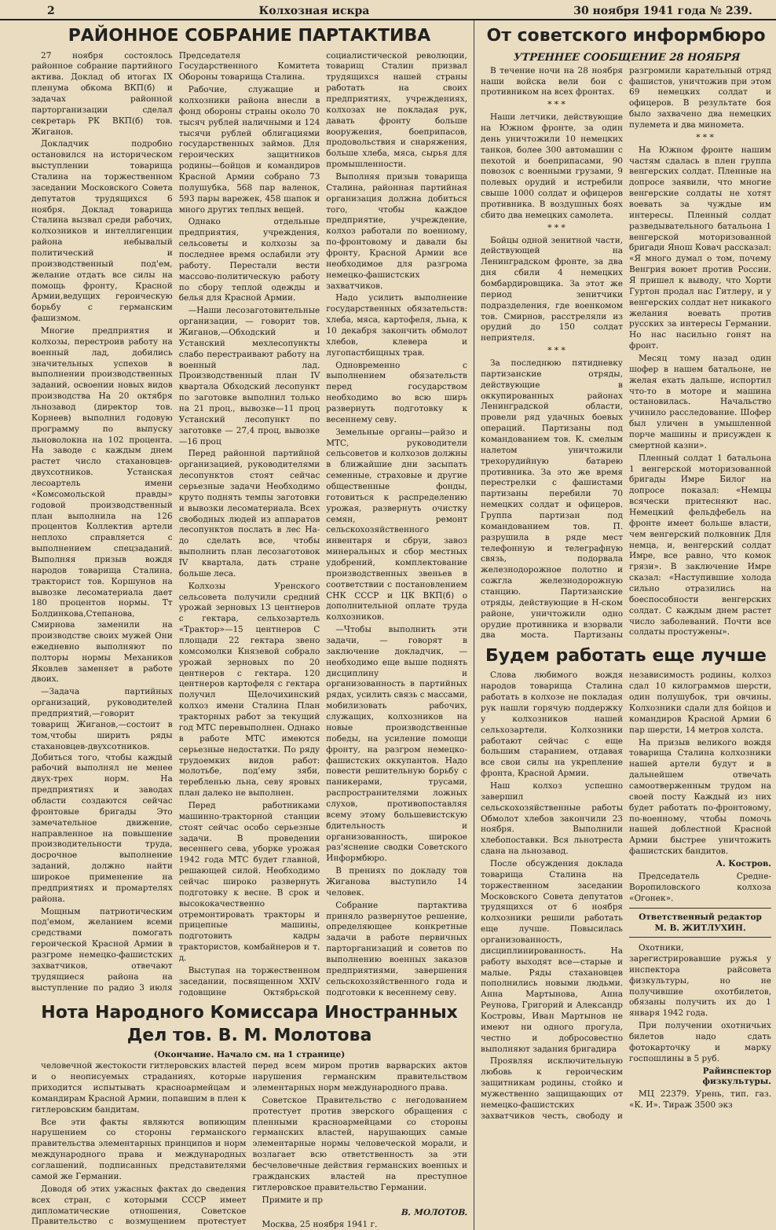2 Колхозная искра 30 ноября 1941 года № 239.
РАЙОННОЕ СОБРАНИЕ ПАРТАКТИВА
27 ноября состоялось районное собрание партийного актива. Доклад об итогах IX пленума обкома ВКП(б) и задачах районной парторганизации сделал секретарь РК ВКП(б) тов. Жиганов.
Докладчик подробно остановился на историческом выступлении товарища Сталина на торжественном заседании Московского Совета депутатов трудящихся 6 ноября. Доклад товарища Сталина вызвал среди рабочих, колхозников и интеллигенции района небывалый политический и производственный под'ем, желание отдать все силы на помощь фронту, Красной Армии,ведущих героическую борьбу с германским фашизмом.
Многие предприятия и колхозы, перестроив работу на военный лад, добились значительных успехов в выполнении производственных заданий, освоении новых видов производства На 20 октября льнозавод (директор тов. Корнеев) выполнил годовую программу по выпуску льноволокна на 102 процента. На заводе с каждым днем растет число стахановцев-двухсотников. Устанская лесоартель имени «Комсомольской правды» годовой производственный план выполнила на 126 процентов Коллектив артели неплохо справляется с выполнением спецзаданий. Выполняя призыв вождя народов товарища Сталина, тракторист тов. Коршунов на вывозке лесоматериала дает 180 процентов нормы. Тт Болдинкова,Степанова, Смирнова заменили на производстве своих мужей Они ежедневно выполняют по полторы нормы Механиков Яковлев заменяет в работе двоих.
—Задача партийных организаций, руководителей предприятий,—говорит товарищ Жиганов,—состоит в том,чтобы ширить ряды стахановцев-двухсотников. Добиться того, чтобы каждый рабочий выполнял не менее двух-трех норм. На предприятиях и заводах области создаются сейчас фронтовые бригады Это замечательное движение, направленное на повышение производительности труда, досрочное выполнение заданий, должно найти широкое применение на предприятиях и промартелях района.
Мощным патриотическим под'емом, желанием всеми средствами помогать героической Красной Армии в разгроме немецко-фашистских захватчиков, отвечают трудящиеся района на выступление по радио 3 июля Председателя Государственного Комитета Обороны товарища Сталина.
Рабочие, служащие и колхозники района внесли в фонд обороны страны около 70 тысяч рублей наличными и 124 тысячи рублей облигациями государственных займов. Для героических защитников родины—бойцов и командиров Красной Армии собрано 73 полушубка, 568 пар валенок, 593 пары варежек, 458 шапок и много других теплых вещей.
Однако отдельные предприятия, учреждения, сельсоветы и колхозы за последнее время ослабили эту работу. Перестали вести массово-политическую работу по сбору теплой одежды и белья для Красной Армии.
—Наши лесозаготовительные организации, — говорит тов. Жиганов,—Обходский и Устанский мехлесопункты слабо перестраивают работу на военный лад. Производственный план IV квартала Обходский лесопункт по заготовке выполнил только на 21 проц., вывозке—11 проц Устанский лесопункт по заготовке — 27,4 проц, вывозке—16 проц
Перед районной партийной организацией, руководителями лесопунктов стоят сейчас серьезные задачи Необходимо круто поднять темпы заготовки и вывозки лесоматериала. Всех свободных людей из аппаратов лесопунктов послать в лес На-до сделать все, чтобы выполнить план лесозаготовок IV квартала, дать стране больше леса.
Колхозы Уренского сельсовета получили средний урожай зерновых 13 центнеров с гектара, сельхозартель «Трактор»—15 центнеров С площади 22 гектара звено комсомолки Князевой собрало урожай зерновых по 20 центнеров с гектара. 120 центнеров картофеля с гектара получил Щелочихинский колхоз имени Сталина План тракторных работ за текущий год МТС перевыполнен. Однако в работе МТС имеются серьезные недостатки. По ряду трудоемких видов работ: молотьбе, под'ему зяби, теребленью льна, севу яровых план далеко не выполнен.
Перед работниками машинно-тракторной станции стоят сейчас особо серьезные задачи. В проведении весеннего сева, уборке урожая 1942 года МТС будет главной, решающей силой. Необходимо сейчас широко развернуть подготовку к весне. В срок и высококачественно отремонтировать тракторы и прицепные машины, подготовить кадры трактористов, комбайнеров и т. д.
Выступая на торжественном заседании, посвященном XXIV годовщине Октябрьской социалистической революции, товарищ Сталин призвал трудящихся нашей страны работать на своих предприятиях, учреждениях, колхозах не покладая рук, давать фронту больше вооружения, боеприпасов, продовольствия и снаряжения, больше хлеба, мяса, сырья для промышленности.
Выполняя призыв товарища Сталина, районная партийная организация должна добиться того, чтобы каждое предприятие, учреждение, колхоз работали по военному, по-фронтовому и давали бы фронту, Красной Армии все необходимое для разгрома немецко-фашистских захватчиков.
Надо усилить выполнение государственных обязательств: хлеба, мяса, картофеля, льна, к 10 декабря закончить обмолот хлебов, клевера и лугопастбищных трав.
Одновременно с выполнением обязательств перед государством необходимо во всю ширь развернуть подготовку к весеннему севу.
Земельные органы—райзо и МТС, руководители сельсоветов и колхозов должны в ближайшие дни засыпать семенные, страховые и другие общественные фонды, готовиться к распределению урожая, развернуть очистку семян, ремонт сельскохозяйственного инвентаря и сбруи, завоз минеральных и сбор местных удобрений, комплектование производственных звеньев в соответствии с постановлением СНК СССР и ЦК ВКП(б) о дополнительной оплате труда колхозников.
—Чтобы выполнить эти задачи, — говорят в заключение докладчик, — необходимо еще выше поднять дисциплину и организованность в партийных рядах, усилить связь с массами, мобилизовать рабочих, служащих, колхозников на новые производственные победы, на усиление помощи фронту, на разгром немецко-фашистских оккупантов. Надо повести решительную борьбу с паникерами, трусами, распространителями ложных слухов, противопоставляя всему этому большевистскую бдительность и организованность, широкое раз'яснение сводки Советского Информбюро.
В прениях по докладу тов Жиганова выступило 14 человек.
Собрание партактива приняло развернутое решение, определяющее конкретные задачи в работе первичных парторганизаций и советов по выполнению военных заказов предприятиями, завершения сельскохозяйственного года и подготовки к весеннему севу.
Нота Народного Комиссара Иностранных Дел тов. В. М. Молотова
(Окончание. Начало см. на 1 странице)
человечной жестокости гитлеровских властей и о неописуемых страданиях, которые приходится испытывать красноармейцам и командирам Красной Армии, попавшим в плен к гитлеровским бандитам.
Все эти факты являются вопиющим нарушением со стороны германского правительства элементарных принципов и норм международного права и международных соглашений, подписанных представителями самой же Германии.
Доводя об этих ужасных фактах до сведения всех стран, с которыми СССР имеет дипломатические отношения, Советское Правительство с возмущением протестует перед всем миром против варварских актов нарушения германским правительством элементарных норм международного права.
Советское Правительство с негодованием протестует против зверского обращения с пленными красноармейцами со стороны германских властей, нарушающих самые элементарные нормы человеческой морали, и возлагает всю ответственность за эти бесчеловечные действия германских военных и гражданских властей на преступное гитлеровское правительство Германии.
Примите и пр
В. МОЛОТОВ.
Москва, 25 ноября 1941 г.
От советского информбюро
УТРЕННЕЕ СООБЩЕНИЕ 28 НОЯБРЯ
В течение ночи на 28 ноября наши войска вели бои с противником на всех фронтах.
* * *
Наши летчики, действующие на Южном фронте, за один день уничтожили 10 немецких танков, более 300 автомашин с пехотой и боеприпасами, 90 повозок с военными грузами, 9 полевых орудий и истребили свыше 1000 солдат и офицеров противника. В воздушных боях сбито два немецких самолета.
* * *
Бойцы одной зенитной части, действующей на Ленинградском фронте, за два дня сбили 4 немецких бомбардировщика. За этот же период зенитчики подразделения, где военкомом тов. Смирнов, расстреляли из орудий до 150 солдат неприятеля.
* * *
За последнюю пятидневку партизанские отряды, действующие в оккупированных районах Ленинградской области, провели ряд удачных боевых операций. Партизаны под командованием тов. К. смелым налетом уничтожили трехорудийную батарею противника. За это же время перестрелки с фашистами партизаны перебили 70 немецких солдат и офицеров. Группа партизан под командованием тов. П. разрушила в ряде мест телефонную и телеграфную связь, подорвала железнодорожное полотно и сожгла железнодорожную станцию. Партизанские отряды, действующие в Н-ском районе, уничтожили одно орудие противника и взорвали два моста. Партизаны разгромили карательный отряд фашистов, уничтожив при этом 69 немецких солдат и офицеров. В результате боя было захвачено два немецких пулемета и два миномета.
* * *
На Южном фронте нашим частям сдалась в плен группа венгерских солдат. Пленные на допросе заявили, что многие венгерские солдаты не хотят воевать за чуждые им интересы. Пленный солдат разведывательного батальона 1 венгерской моторизованной бригади Янош Ковач рассказал: «Я много думал о том, почему Венгрия воюет против России. Я пришел к выводу, что Хорти Гуртон продал нас Гитлеру, и у венгерских солдат нет никакого желания воевать против русских за интересы Германии. Но нас насильно гонят на фронт.
Месяц тому назад один шофер в нашем батальоне, не желая ехать дальше, испортил что-то в моторе и машина остановилась. Начальство учинило расследование. Шофер был уличен в умышленной порче машины и присужден к смертной казни».
Пленный солдат 1 батальона 1 венгерской моторизованной бригады Имре Билог на допросе показал: «Немцы всячески притесняют нас. Немецкий фельдфебель на фронте имеет больше власти, чем венгерский полковник Для немца, и, венгерский солдат Имре, все равно, что комок грязи». В заключение Имре сказал: «Наступившие холода сильно отразились на боеспособности венгерских солдат. С каждым днем растет число заболеваний. Почти все солдаты простужены».
Будем работать еще лучше
Слова любимого вождя народов товарища Сталина работать в колхозе не покладая рук нашли горячую поддержку у колхозников нашей сельхозартели. Колхозники работают сейчас с еще большим старанием, отдавая все свои силы на укрепление фронта, Красной Армии.
Наш колхоз успешно завершил сельскохозяйственные работы Обмолот хлебов закончили 23 ноября. Выполнили хлебопоставки. Вся льнотреста сдана на льнозавод.
После обсуждения доклада товарища Сталина на торжественном заседании Московского Совета депутатов трудящихся от 6 ноября колхозники решили работать еще лучше. Повысилась организованность, дисциплинированность. На работу выходят все—старые и малые. Ряды стахановцев пополнились новыми людьми. Анна Мартынова, Анна Реунова, Григорий и Александр Костровы, Иван Мартынов не имеют ни одного прогула, честно и добросовестно выполняют задания бригадира
Проявляя исключительную любовь к героическим защитникам родины, стойко и мужественно защищающих от немецко-фашистских захватчиков честь, свободу и независимость родины, колхоз сдал 10 килограммов шерсти, один полушубок, три овчины. Колхозники сдали для бойцов и командиров Красной Армии 6 пар шерсти, 14 метров холста.
На призыв великого вождя товарища Сталина колхозники нашей артели будут и в дальнейшем отвечать самоотверженным трудом на своей посту Каждый из них будет работать по-фронтовому, по-военному, чтобы помочь нашей доблестной Красной Армии быстрее уничтожить фашистских бандитов.
А. Костров.
Председатель Средне-Воропиловского колхоза «Огонек».
Ответственный редактор
М. В. ЖИТЛУХИН.
Охотники, зарегистрировавшие ружья у инспектора райсовета физкультуры, но не получившие охотбилетов, обязаны получить их до 1 января 1942 года.
При получении охотничьих билетов надо сдать фотокарточку и марку госпошлины в 5 руб.
Райинспектор физкультуры.
МЦ 22379. Урень, тип. газ. «К. И». Тираж 3500 экз